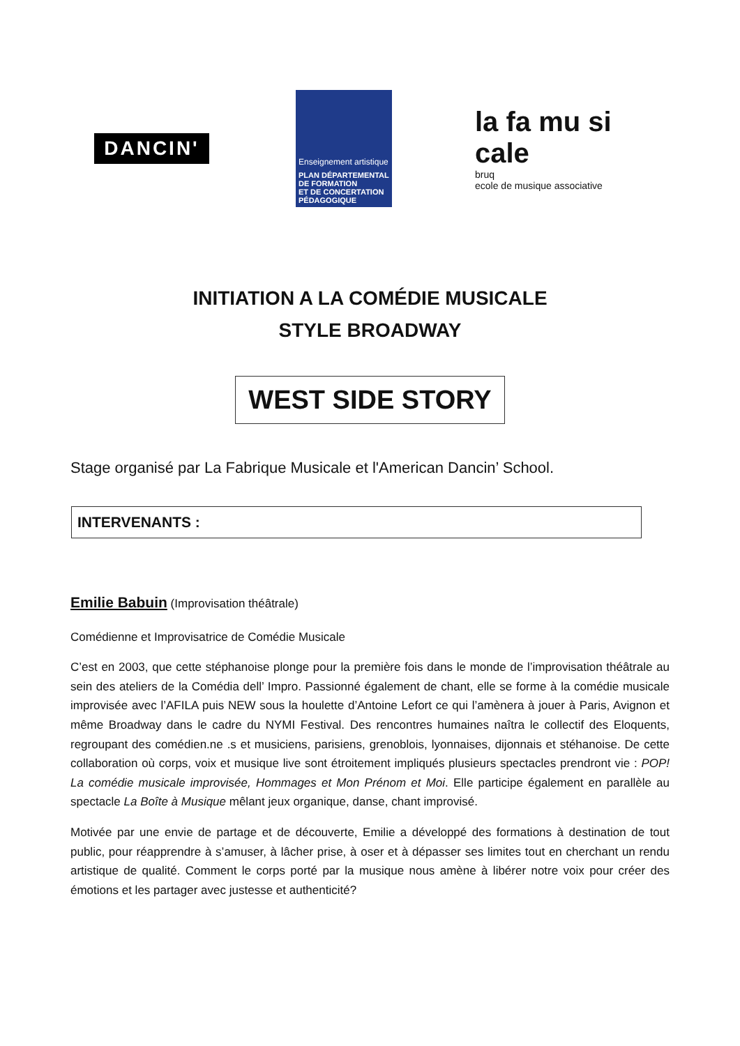DANCIN'
Enseignement artistique
PLAN DÉPARTEMENTAL
DE FORMATION
ET DE CONCERTATION
PÉDAGOGIQUE
la fa mu si cale
bruq
ecole de musique associative
INITIATION A LA COMÉDIE MUSICALE
STYLE BROADWAY
WEST SIDE STORY
Stage organisé par La Fabrique Musicale et l'American Dancin’ School.
INTERVENANTS :
Emilie Babuin (Improvisation théâtrale)
Comédienne et Improvisatrice de Comédie Musicale
C’est en 2003, que cette stéphanoise plonge pour la première fois dans le monde de l’improvisation théâtrale au sein des ateliers de la Comédia dell’ Impro. Passionné également de chant, elle se forme à la comédie musicale improvisée avec l’AFILA puis NEW sous la houlette d’Antoine Lefort ce qui l’amènera à jouer à Paris, Avignon et même Broadway dans le cadre du NYMI Festival. Des rencontres humaines naîtra le collectif des Eloquents, regroupant des comédien.ne .s et musiciens, parisiens, grenoblois, lyonnaises, dijonnais et stéhanoise. De cette collaboration où corps, voix et musique live sont étroitement impliqués plusieurs spectacles prendront vie : POP! La comédie musicale improvisée, Hommages et Mon Prénom et Moi. Elle participe également en parallèle au spectacle La Boîte à Musique mêlant jeux organique, danse, chant improvisé.
Motivée par une envie de partage et de découverte, Emilie a développé des formations à destination de tout public, pour réapprendre à s’amuser, à lâcher prise, à oser et à dépasser ses limites tout en cherchant un rendu artistique de qualité. Comment le corps porté par la musique nous amène à libérer notre voix pour créer des émotions et les partager avec justesse et authenticité?